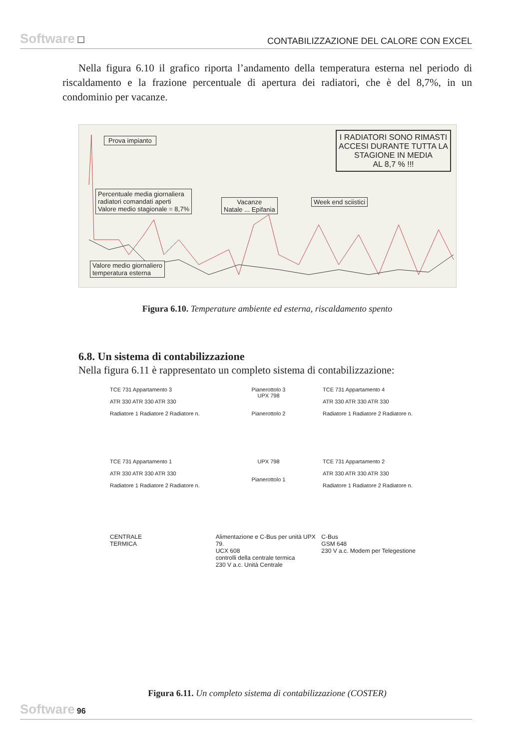Software ☐ CONTABILIZZAZIONE DEL CALORE CON EXCEL
Nella figura 6.10 il grafico riporta l’andamento della temperatura esterna nel periodo di riscaldamento e la frazione percentuale di apertura dei radiatori, che è del 8,7%, in un condominio per vacanze.
Prova impianto
I RADIATORI SONO RIMASTI
ACCESI DURANTE TUTTA LA
STAGIONE IN MEDIA
AL 8,7 % !!!
Percentuale media giornaliera
radiatori comandati aperti
Valore medio stagionale = 8,7%
Vacanze
Natale ... Epifania
Week end sciistici
Valore medio giornaliero
temperatura esterna
Figura 6.10. Temperature ambiente ed esterna, riscaldamento spento
6.8. Un sistema di contabilizzazione
Nella figura 6.11 è rappresentato un completo sistema di contabilizzazione:
TCE 731 Appartamento 3
ATR 330 ATR 330 ATR 330
Radiatore 1 Radiatore 2 Radiatore n.
Pianerottolo 3
UPX 798
Pianerottolo 2
TCE 731 Appartamento 4
ATR 330 ATR 330 ATR 330
Radiatore 1 Radiatore 2 Radiatore n.
TCE 731 Appartamento 1
ATR 330 ATR 330 ATR 330
Radiatore 1 Radiatore 2 Radiatore n.
UPX 798
Pianerottolo 1
TCE 731 Appartamento 2
ATR 330 ATR 330 ATR 330
Radiatore 1 Radiatore 2 Radiatore n.
CENTRALE
TERMICA
Alimentazione e C-Bus per unità UPX 79.
UCX 608
controlli della centrale termica
230 V a.c. Unità Centrale
C-Bus
GSM 648
230 V a.c. Modem per Telegestione
Figura 6.11. Un completo sistema di contabilizzazione (COSTER)
Software 96